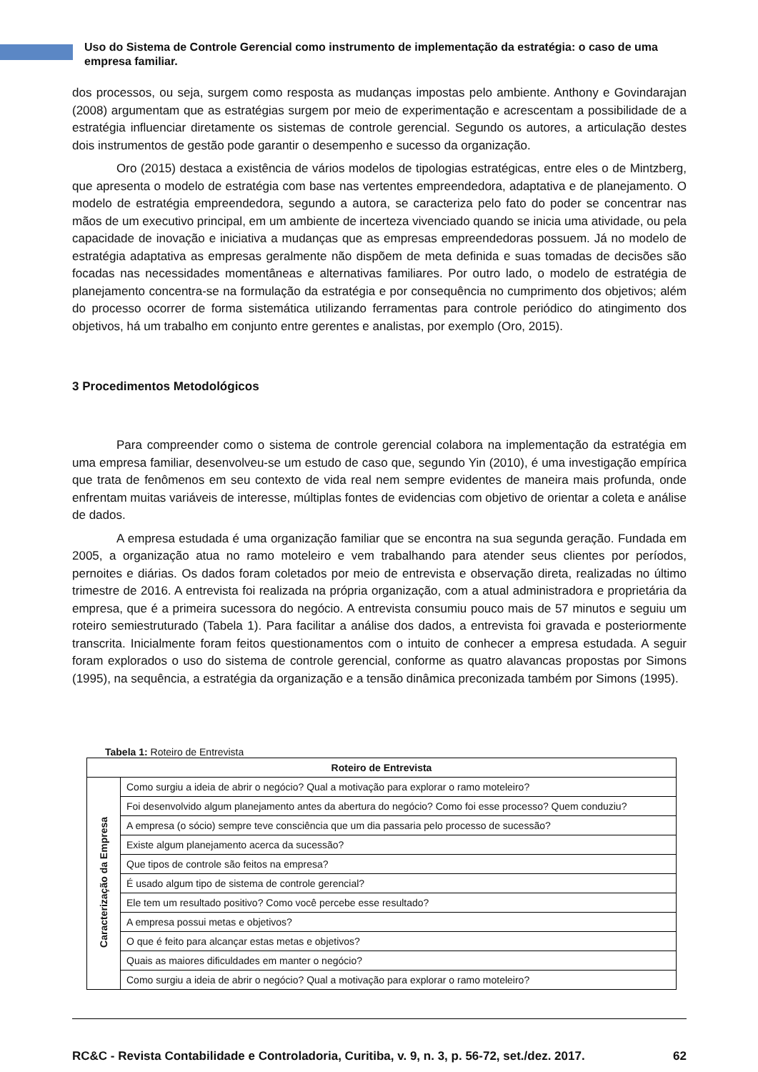Uso do Sistema de Controle Gerencial como instrumento de implementação da estratégia: o caso de uma empresa familiar.
dos processos, ou seja, surgem como resposta as mudanças impostas pelo ambiente. Anthony e Govindarajan (2008) argumentam que as estratégias surgem por meio de experimentação e acrescentam a possibilidade de a estratégia influenciar diretamente os sistemas de controle gerencial. Segundo os autores, a articulação destes dois instrumentos de gestão pode garantir o desempenho e sucesso da organização.
Oro (2015) destaca a existência de vários modelos de tipologias estratégicas, entre eles o de Mintzberg, que apresenta o modelo de estratégia com base nas vertentes empreendedora, adaptativa e de planejamento. O modelo de estratégia empreendedora, segundo a autora, se caracteriza pelo fato do poder se concentrar nas mãos de um executivo principal, em um ambiente de incerteza vivenciado quando se inicia uma atividade, ou pela capacidade de inovação e iniciativa a mudanças que as empresas empreendedoras possuem. Já no modelo de estratégia adaptativa as empresas geralmente não dispõem de meta definida e suas tomadas de decisões são focadas nas necessidades momentâneas e alternativas familiares. Por outro lado, o modelo de estratégia de planejamento concentra-se na formulação da estratégia e por consequência no cumprimento dos objetivos; além do processo ocorrer de forma sistemática utilizando ferramentas para controle periódico do atingimento dos objetivos, há um trabalho em conjunto entre gerentes e analistas, por exemplo (Oro, 2015).
3 Procedimentos Metodológicos
Para compreender como o sistema de controle gerencial colabora na implementação da estratégia em uma empresa familiar, desenvolveu-se um estudo de caso que, segundo Yin (2010), é uma investigação empírica que trata de fenômenos em seu contexto de vida real nem sempre evidentes de maneira mais profunda, onde enfrentam muitas variáveis de interesse, múltiplas fontes de evidencias com objetivo de orientar a coleta e análise de dados.
A empresa estudada é uma organização familiar que se encontra na sua segunda geração. Fundada em 2005, a organização atua no ramo moteleiro e vem trabalhando para atender seus clientes por períodos, pernoites e diárias. Os dados foram coletados por meio de entrevista e observação direta, realizadas no último trimestre de 2016. A entrevista foi realizada na própria organização, com a atual administradora e proprietária da empresa, que é a primeira sucessora do negócio. A entrevista consumiu pouco mais de 57 minutos e seguiu um roteiro semiestruturado (Tabela 1). Para facilitar a análise dos dados, a entrevista foi gravada e posteriormente transcrita. Inicialmente foram feitos questionamentos com o intuito de conhecer a empresa estudada. A seguir foram explorados o uso do sistema de controle gerencial, conforme as quatro alavancas propostas por Simons (1995), na sequência, a estratégia da organização e a tensão dinâmica preconizada também por Simons (1995).
Tabela 1: Roteiro de Entrevista
| Roteiro de Entrevista | |
| --- | --- |
| Caracterização da Empresa | Como surgiu a ideia de abrir o negócio? Qual a motivação para explorar o ramo moteleiro? |
| | Foi desenvolvido algum planejamento antes da abertura do negócio? Como foi esse processo? Quem conduziu? |
| | A empresa (o sócio) sempre teve consciência que um dia passaria pelo processo de sucessão? |
| | Existe algum planejamento acerca da sucessão? |
| | Que tipos de controle são feitos na empresa? |
| | É usado algum tipo de sistema de controle gerencial? |
| | Ele tem um resultado positivo? Como você percebe esse resultado? |
| | A empresa possui metas e objetivos? |
| | O que é feito para alcançar estas metas e objetivos? |
| | Quais as maiores dificuldades em manter o negócio? |
| | Como surgiu a ideia de abrir o negócio? Qual a motivação para explorar o ramo moteleiro? |
RC&C - Revista Contabilidade e Controladoria, Curitiba, v. 9, n. 3, p. 56-72, set./dez. 2017. 62